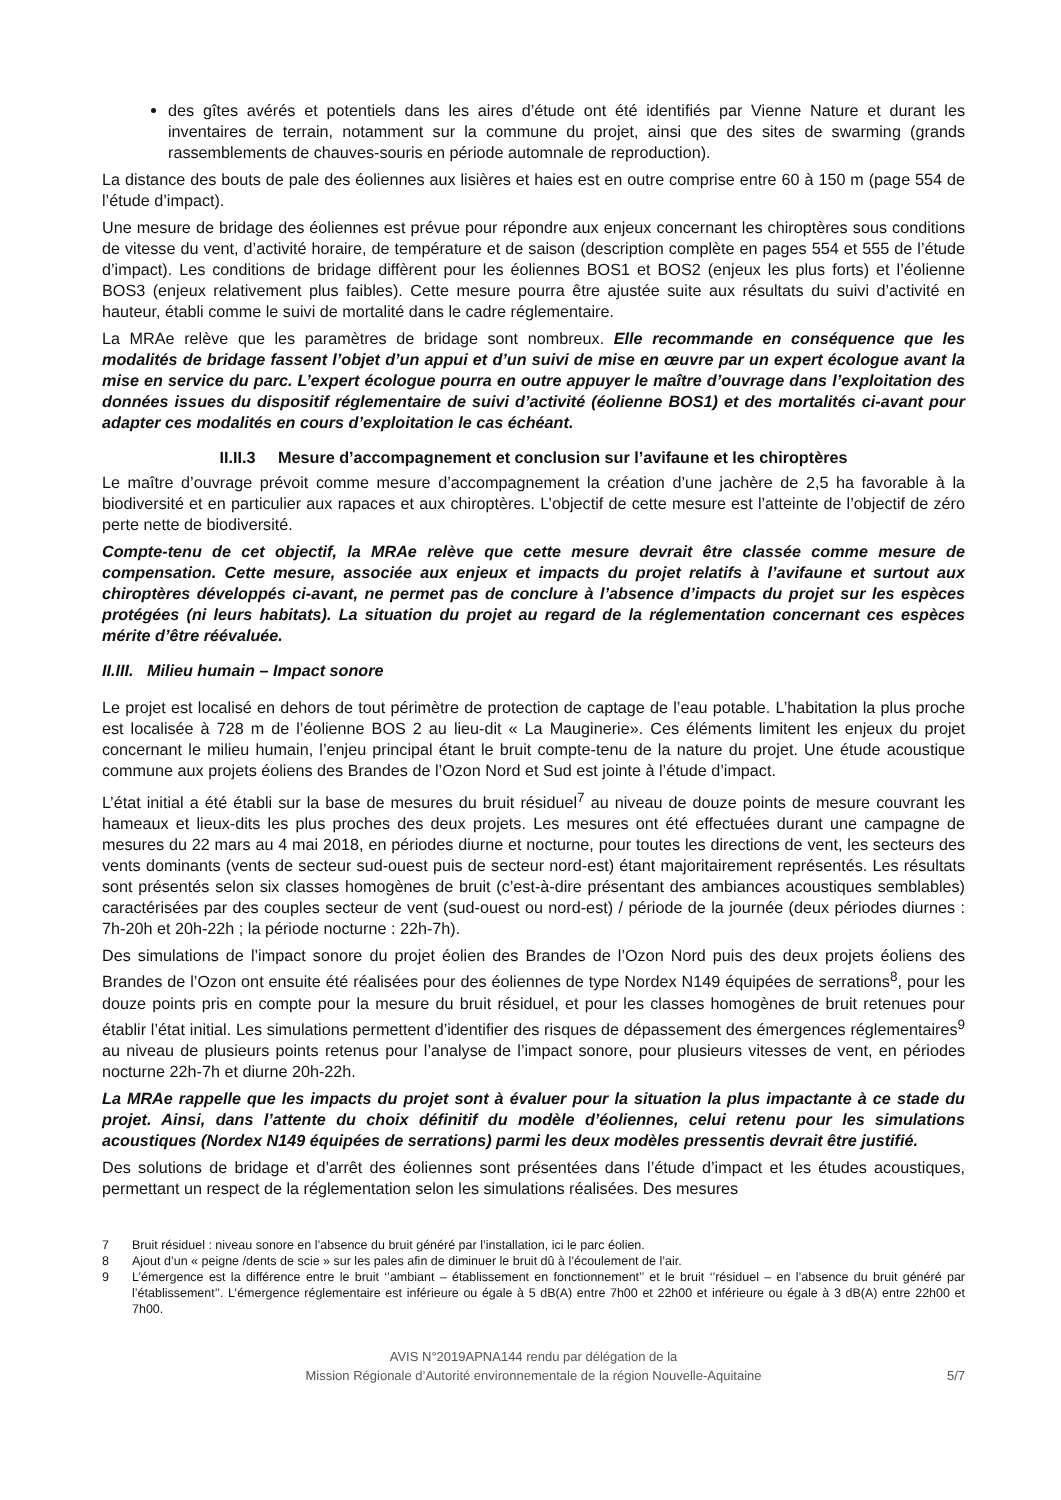des gîtes avérés et potentiels dans les aires d’étude ont été identifiés par Vienne Nature et durant les inventaires de terrain, notamment sur la commune du projet, ainsi que des sites de swarming (grands rassemblements de chauves-souris en période automnale de reproduction).
La distance des bouts de pale des éoliennes aux lisières et haies est en outre comprise entre 60 à 150 m (page 554 de l’étude d’impact).
Une mesure de bridage des éoliennes est prévue pour répondre aux enjeux concernant les chiroptères sous conditions de vitesse du vent, d’activité horaire, de température et de saison (description complète en pages 554 et 555 de l’étude d’impact). Les conditions de bridage diffèrent pour les éoliennes BOS1 et BOS2 (enjeux les plus forts) et l’éolienne BOS3 (enjeux relativement plus faibles). Cette mesure pourra être ajustée suite aux résultats du suivi d’activité en hauteur, établi comme le suivi de mortalité dans le cadre réglementaire.
La MRAe relève que les paramètres de bridage sont nombreux. Elle recommande en conséquence que les modalités de bridage fassent l’objet d’un appui et d’un suivi de mise en œuvre par un expert écologue avant la mise en service du parc. L’expert écologue pourra en outre appuyer le maître d’ouvrage dans l’exploitation des données issues du dispositif réglementaire de suivi d’activité (éolienne BOS1) et des mortalités ci-avant pour adapter ces modalités en cours d’exploitation le cas échéant.
II.II.3 Mesure d’accompagnement et conclusion sur l’avifaune et les chiroptères
Le maître d’ouvrage prévoit comme mesure d’accompagnement la création d’une jachère de 2,5 ha favorable à la biodiversité et en particulier aux rapaces et aux chiroptères. L’objectif de cette mesure est l’atteinte de l’objectif de zéro perte nette de biodiversité.
Compte-tenu de cet objectif, la MRAe relève que cette mesure devrait être classée comme mesure de compensation. Cette mesure, associée aux enjeux et impacts du projet relatifs à l’avifaune et surtout aux chiroptères développés ci-avant, ne permet pas de conclure à l’absence d’impacts du projet sur les espèces protégées (ni leurs habitats). La situation du projet au regard de la réglementation concernant ces espèces mérite d’être réévaluée.
II.III. Milieu humain – Impact sonore
Le projet est localisé en dehors de tout périmètre de protection de captage de l’eau potable. L’habitation la plus proche est localisée à 728 m de l’éolienne BOS 2 au lieu-dit « La Mauginerie». Ces éléments limitent les enjeux du projet concernant le milieu humain, l’enjeu principal étant le bruit compte-tenu de la nature du projet. Une étude acoustique commune aux projets éoliens des Brandes de l’Ozon Nord et Sud est jointe à l’étude d’impact.
L’état initial a été établi sur la base de mesures du bruit résiduel<sup>7</sup> au niveau de douze points de mesure couvrant les hameaux et lieux-dits les plus proches des deux projets. Les mesures ont été effectuées durant une campagne de mesures du 22 mars au 4 mai 2018, en périodes diurne et nocturne, pour toutes les directions de vent, les secteurs des vents dominants (vents de secteur sud-ouest puis de secteur nord-est) étant majoritairement représentés. Les résultats sont présentés selon six classes homogènes de bruit (c’est-à-dire présentant des ambiances acoustiques semblables) caractérisées par des couples secteur de vent (sud-ouest ou nord-est) / période de la journée (deux périodes diurnes : 7h-20h et 20h-22h ; la période nocturne : 22h-7h).
Des simulations de l’impact sonore du projet éolien des Brandes de l’Ozon Nord puis des deux projets éoliens des Brandes de l’Ozon ont ensuite été réalisées pour des éoliennes de type Nordex N149 équipées de serrations<sup>8</sup>, pour les douze points pris en compte pour la mesure du bruit résiduel, et pour les classes homogènes de bruit retenues pour établir l’état initial. Les simulations permettent d’identifier des risques de dépassement des émergences réglementaires<sup>9</sup> au niveau de plusieurs points retenus pour l’analyse de l’impact sonore, pour plusieurs vitesses de vent, en périodes nocturne 22h-7h et diurne 20h-22h.
La MRAe rappelle que les impacts du projet sont à évaluer pour la situation la plus impactante à ce stade du projet. Ainsi, dans l’attente du choix définitif du modèle d’éoliennes, celui retenu pour les simulations acoustiques (Nordex N149 équipées de serrations) parmi les deux modèles pressentis devrait être justifié.
Des solutions de bridage et d’arrêt des éoliennes sont présentées dans l’étude d’impact et les études acoustiques, permettant un respect de la réglementation selon les simulations réalisées. Des mesures
7 Bruit résiduel : niveau sonore en l’absence du bruit généré par l’installation, ici le parc éolien.
8 Ajout d’un « peigne /dents de scie » sur les pales afin de diminuer le bruit dû à l’écoulement de l’air.
9 L’émergence est la différence entre le bruit ‘’ambiant – établissement en fonctionnement’’ et le bruit ‘’résiduel – en l’absence du bruit généré par l’établissement’’. L’émergence réglementaire est inférieure ou égale à 5 dB(A) entre 7h00 et 22h00 et inférieure ou égale à 3 dB(A) entre 22h00 et 7h00.
AVIS N°2019APNA144 rendu par délégation de la
Mission Régionale d’Autorité environnementale de la région Nouvelle-Aquitaine
5/7